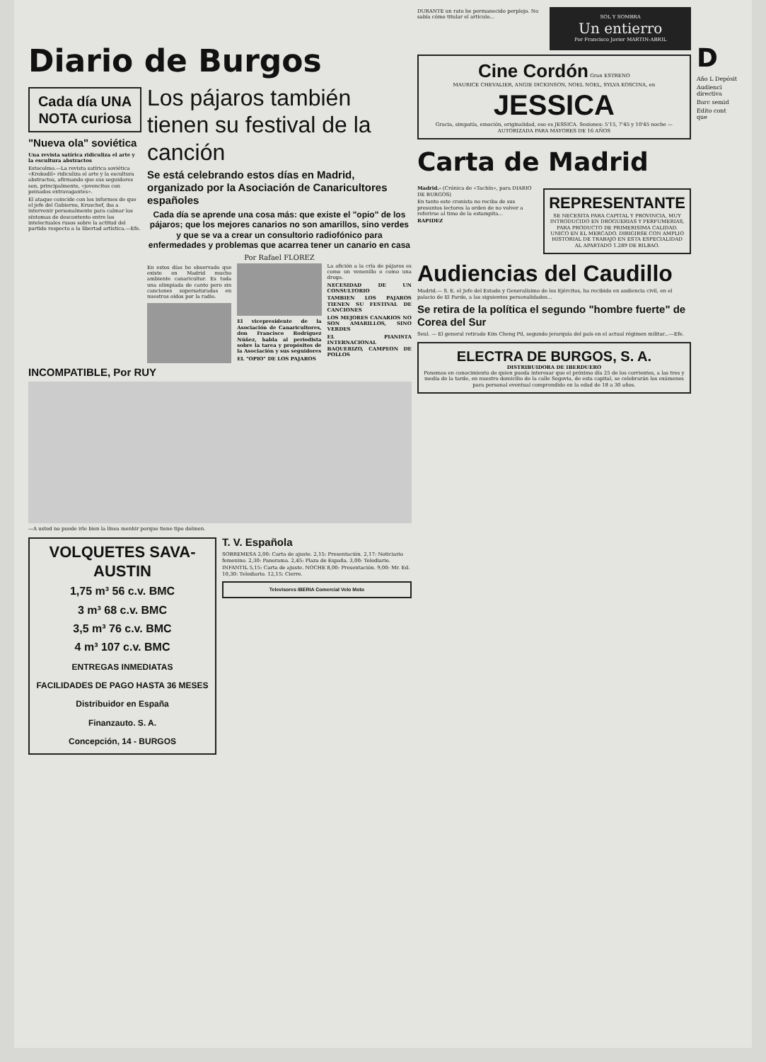Diario de Burgos
Cada día UNA NOTA curiosa
"Nueva ola" soviética
Una revista satírica ridiculiza el arte y la escultura abstractos
Estocolmo.—La revista satírica soviética «Krokodil» ridiculiza el arte y la escultura abstractos, afirmando que sus seguidores son, principalmente, «jovencitos con peinados extravagantes».
El ataque coincide con los informes de que el jefe del Gobierno, Kruschef, iba a intervenir personalmente para calmar los síntomas de descontento entre los intelectuales rusos sobre la actitud del partido respecto a la libertad artística.—Efe.
Los pájaros también tienen su festival de la canción
Se está celebrando estos días en Madrid, organizado por la Asociación de Canaricultores españoles
Cada día se aprende una cosa más: que existe el "opio" de los pájaros; que los mejores canarios no son amarillos, sino verdes y que se va a crear un consultorio radiofónico para enfermedades y problemas que acarrea tener un canario en casa
Por Rafael FLOREZ
En estos días he observado que existe en Madrid mucho ambiente canaricultor. Es toda una olimpiada de canto pero sin canciones supersaturadas en nuestros oídos por la radio.
El vicepresidente de la Asociación de Canaricultores, don Francisco Rodríguez Núñez, habla al periodista sobre la tarea y propósitos de la Asociación y sus seguidores
EL "OPIO" DE LOS PAJAROS
La afición a la cría de pájaros es como un venenillo o como una droga.
NECESIDAD DE UN CONSULTORIO
TAMBIEN LOS PAJAROS TIENEN SU FESTIVAL DE CANCIONES
LOS MEJORES CANARIOS NO SON AMARILLOS, SINO VERDES
EL PIANISTA INTERNACIONAL BAQUERIZO, CAMPEON DE POLLOS
INCOMPATIBLE, Por RUY
—A usted no puede irle bien la línea menhir porque tiene tipo dolmen.
VOLQUETES SAVA-AUSTIN
1,75 m³ 56 c.v. BMC
3 m³ 68 c.v. BMC
3,5 m³ 76 c.v. BMC
4 m³ 107 c.v. BMC
ENTREGAS INMEDIATAS
FACILIDADES DE PAGO HASTA 36 MESES
Distribuidor en España
Finanzauto. S. A.
Concepción, 14 - BURGOS
T. V. Española
SOBREMESA 2,00: Carta de ajuste. 2,15: Presentación. 2,17: Noticiario femenino. 2,30: Panorama. 2,45: Plaza de España. 3,00: Telediario.
INFANTIL 5,15: Carta de ajuste. NOCHE 8,00: Presentación. 9,00: Mr. Ed. 10,30: Telediario. 12,15: Cierre.
Televisores IBERIA Comercial Velo Moto
DURANTE un rato he permanecido perplejo. No sabía cómo titular el artículo...
SOL Y SOMBRA
Un entierro
Por Francisco Javier MARTIN-ABRIL
Cine Cordón Gran ESTRENO
MAURICE CHEVALIER, ANGIE DICKINSON, NOEL NOEL, SYLVA KOSCINA, en
JESSICA
Gracia, simpatía, emoción, originalidad, eso es JESSICA. Sesiones: 5'15, 7'45 y 10'45 noche — AUTORIZADA PARA MAYORES DE 16 AÑOS
Carta de Madrid
Madrid.- (Crónica de «Tachín», para DIARIO DE BURGOS)
En tanto este cronista no reciba de sus presuntos lectores la orden de no volver a referirse al timo de la estampita...
RAPIDEZ
REPRESENTANTE
SE NECESITA PARA CAPITAL Y PROVINCIA, MUY INTRODUCIDO EN DROGUERIAS Y PERFUMERIAS, PARA PRODUCTO DE PRIMERISIMA CALIDAD. UNICO EN EL MERCADO. DIRIGIRSE CON AMPLIO HISTORIAL DE TRABAJO EN ESTA ESPECIALIDAD AL APARTADO 1.289 DE BILBAO.
Audiencias del Caudillo
Madrid.— S. E. el Jefe del Estado y Generalísimo de los Ejércitos, ha recibido en audiencia civil, en el palacio de El Pardo, a las siguientes personalidades...
Se retira de la política el segundo "hombre fuerte" de Corea del Sur
Seul. — El general retirado Kim Cheng Pil, segundo jerarquía del país en el actual régimen militar...—Efe.
ELECTRA DE BURGOS, S. A.
DISTRIBUIDORA DE IBERDUERO
Ponemos en conocimiento de quien pueda interesar que el próximo día 25 de los corrientes, a las tres y media de la tarde, en nuestro domicilio de la calle Segovia, de esta capital, se celebrarán los exámenes para personal eventual comprendido en la edad de 18 a 30 años.
D
Año L Depósit
Audienci directiva
Barc semid
Edito cont que